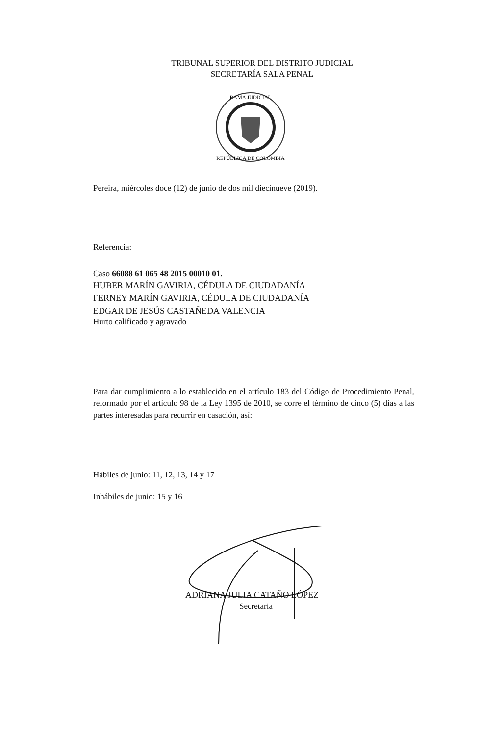TRIBUNAL SUPERIOR DEL DISTRITO JUDICIAL
SECRETARÍA SALA PENAL
RAMA JUDICIAL
REPÚBLICA DE COLOMBIA
Pereira, miércoles doce (12) de junio de dos mil diecinueve (2019).
Referencia:
Caso 66088 61 065 48 2015 00010 01.
HUBER MARÍN GAVIRIA, CÉDULA DE CIUDADANÍA
FERNEY MARÍN GAVIRIA, CÉDULA DE CIUDADANÍA
EDGAR DE JESÚS CASTAÑEDA VALENCIA
Hurto calificado y agravado
Para dar cumplimiento a lo establecido en el artículo 183 del Código de Procedimiento Penal, reformado por el artículo 98 de la Ley 1395 de 2010, se corre el término de cinco (5) días a las partes interesadas para recurrir en casación, así:
Hábiles de junio: 11, 12, 13, 14 y 17
Inhábiles de junio: 15 y 16
ADRIANA JULIA CATAÑO LÓPEZ
Secretaria